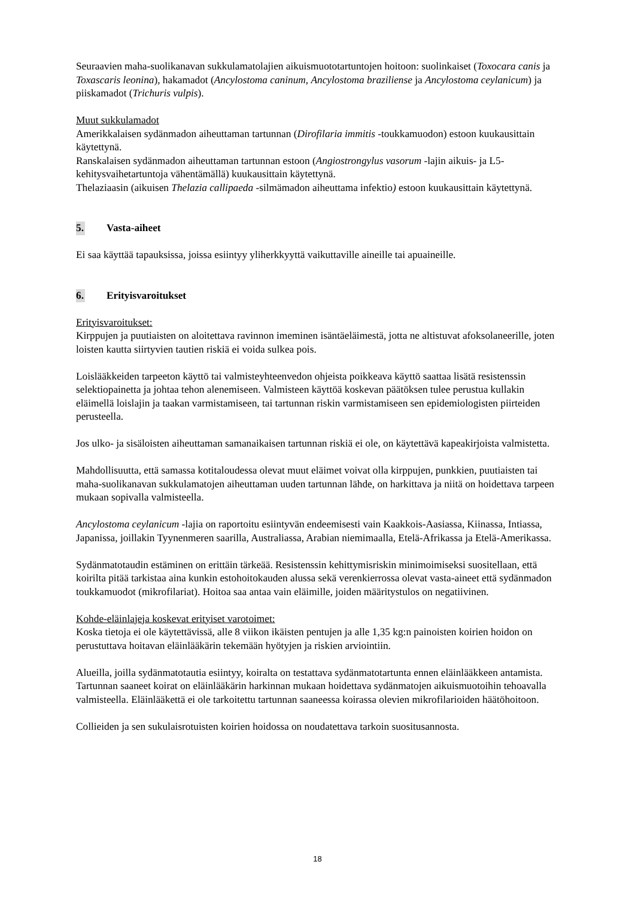Seuraavien maha-suolikanavan sukkulamatolajien aikuismuototartuntojen hoitoon: suolinkaiset (Toxocara canis ja Toxascaris leonina), hakamadot (Ancylostoma caninum, Ancylostoma braziliense ja Ancylostoma ceylanicum) ja piiskamadot (Trichuris vulpis).
Muut sukkulamadot
Amerikkalaisen sydänmadon aiheuttaman tartunnan (Dirofilaria immitis -toukkamuodon) estoon kuukausittain käytettynä.
Ranskalaisen sydänmadon aiheuttaman tartunnan estoon (Angiostrongylus vasorum -lajin aikuis- ja L5-kehitysvaihetartuntoja vähentämällä) kuukausittain käytettynä.
Thelaziaasin (aikuisen Thelazia callipaeda -silmämadon aiheuttama infektio) estoon kuukausittain käytettynä.
5. Vasta-aiheet
Ei saa käyttää tapauksissa, joissa esiintyy yliherkkyyttä vaikuttaville aineille tai apuaineille.
6. Erityisvaroitukset
Erityisvaroitukset:
Kirppujen ja puutiaisten on aloitettava ravinnon imeminen isäntäeläimestä, jotta ne altistuvat afoksolaneerille, joten loisten kautta siirtyvien tautien riskiä ei voida sulkea pois.
Loislääkkeiden tarpeeton käyttö tai valmisteyhteenvedon ohjeista poikkeava käyttö saattaa lisätä resistenssin selektiopainetta ja johtaa tehon alenemiseen. Valmisteen käyttöä koskevan päätöksen tulee perustua kullakin eläimellä loislajin ja taakan varmistamiseen, tai tartunnan riskin varmistamiseen sen epidemiologisten piirteiden perusteella.
Jos ulko- ja sisäloisten aiheuttaman samanaikaisen tartunnan riskiä ei ole, on käytettävä kapeakirjoista valmistetta.
Mahdollisuutta, että samassa kotitaloudessa olevat muut eläimet voivat olla kirppujen, punkkien, puutiaisten tai maha-suolikanavan sukkulamatojen aiheuttaman uuden tartunnan lähde, on harkittava ja niitä on hoidettava tarpeen mukaan sopivalla valmisteella.
Ancylostoma ceylanicum -lajia on raportoitu esiintyvän endeemisesti vain Kaakkois-Aasiassa, Kiinassa, Intiassa, Japanissa, joillakin Tyynenmeren saarilla, Australiassa, Arabian niemimaalla, Etelä-Afrikassa ja Etelä-Amerikassa.
Sydänmatotaudin estäminen on erittäin tärkeää. Resistenssin kehittymisriskin minimoimiseksi suositellaan, että koirilta pitää tarkistaa aina kunkin estohoitokauden alussa sekä verenkierrossa olevat vasta-aineet että sydänmadon toukkamuodot (mikrofilariat). Hoitoa saa antaa vain eläimille, joiden määritystulos on negatiivinen.
Kohde-eläinlajeja koskevat erityiset varotoimet:
Koska tietoja ei ole käytettävissä, alle 8 viikon ikäisten pentujen ja alle 1,35 kg:n painoisten koirien hoidon on perustuttava hoitavan eläinlääkärin tekemään hyötyjen ja riskien arviointiin.
Alueilla, joilla sydänmatotautia esiintyy, koiralta on testattava sydänmatotartunta ennen eläinlääkkeen antamista. Tartunnan saaneet koirat on eläinlääkärin harkinnan mukaan hoidettava sydänmatojen aikuismuotoihin tehoavalla valmisteella. Eläinlääkettä ei ole tarkoitettu tartunnan saaneessa koirassa olevien mikrofilarioiden häätöhoitoon.
Collieiden ja sen sukulaisrotuisten koirien hoidossa on noudatettava tarkoin suositusannosta.
18